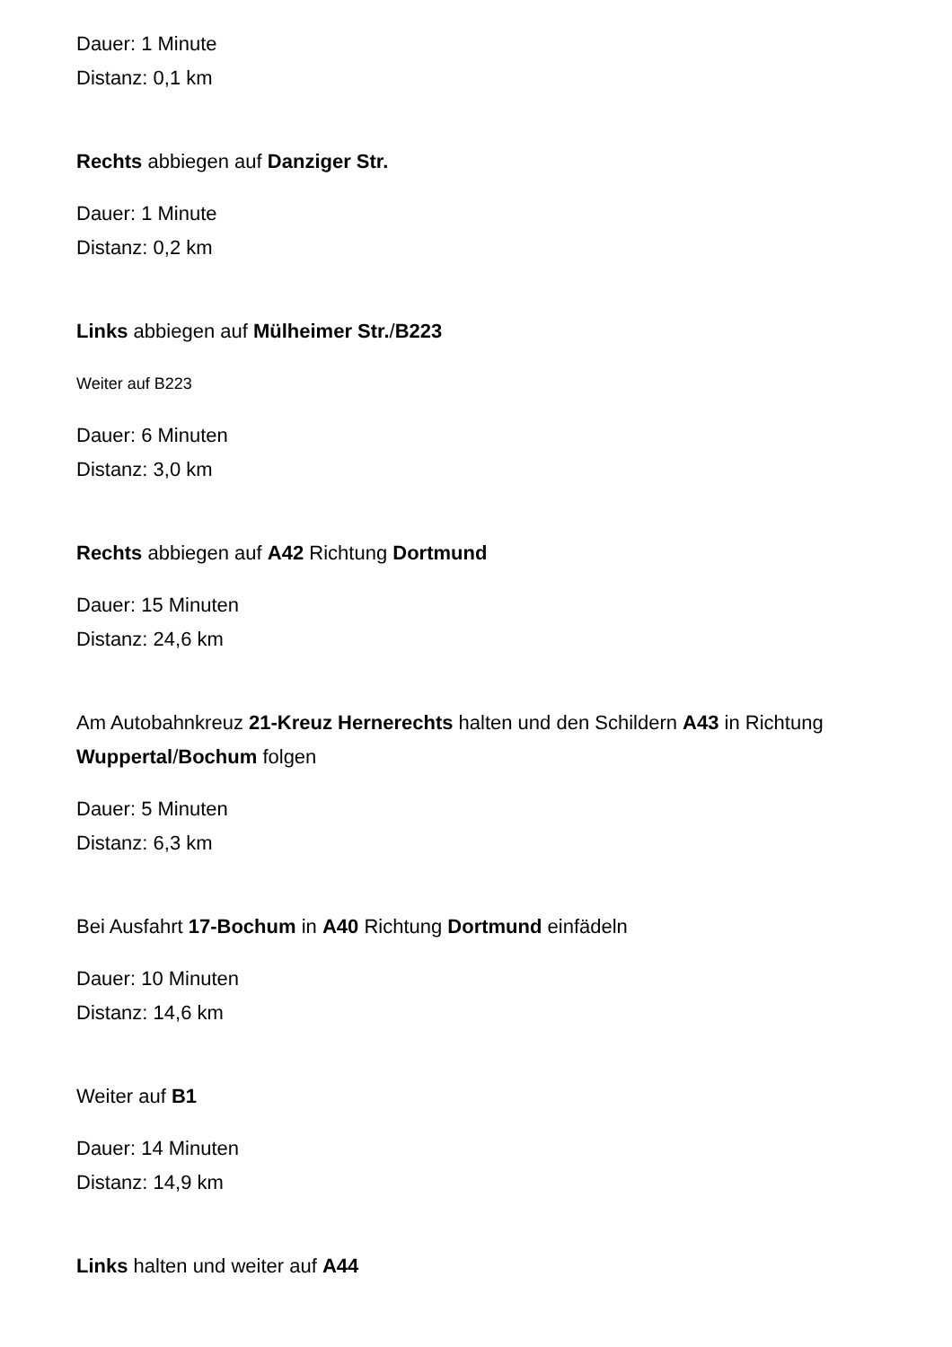Dauer: 1 Minute
Distanz: 0,1 km
Rechts abbiegen auf Danziger Str.
Dauer: 1 Minute
Distanz: 0,2 km
Links abbiegen auf Mülheimer Str./B223
Weiter auf B223
Dauer: 6 Minuten
Distanz: 3,0 km
Rechts abbiegen auf A42 Richtung Dortmund
Dauer: 15 Minuten
Distanz: 24,6 km
Am Autobahnkreuz 21-Kreuz Hernerechts halten und den Schildern A43 in Richtung Wuppertal/Bochum folgen
Dauer: 5 Minuten
Distanz: 6,3 km
Bei Ausfahrt 17-Bochum in A40 Richtung Dortmund einfädeln
Dauer: 10 Minuten
Distanz: 14,6 km
Weiter auf B1
Dauer: 14 Minuten
Distanz: 14,9 km
Links halten und weiter auf A44